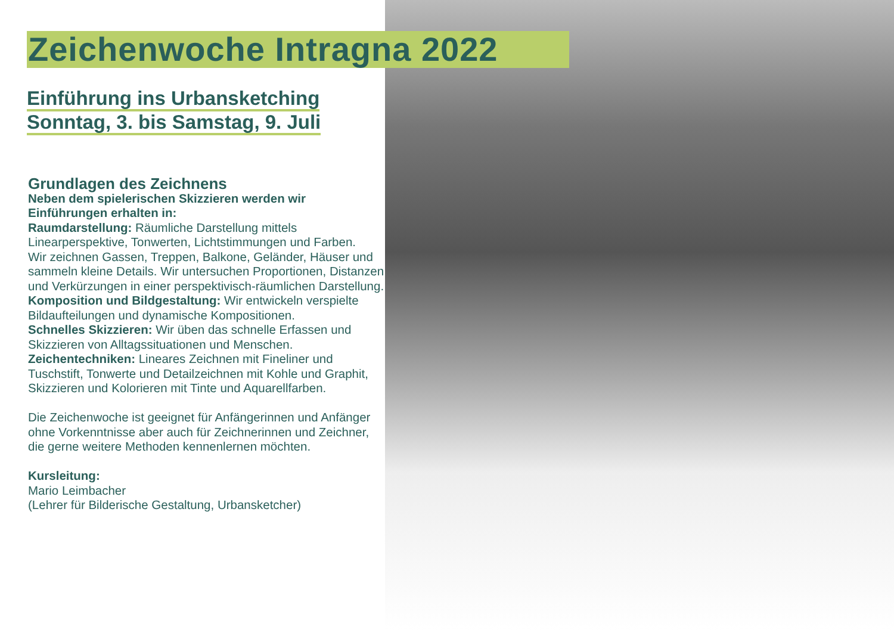Zeichenwoche Intragna 2022
Einführung ins Urbansketching
Sonntag, 3. bis Samstag, 9. Juli
Grundlagen des Zeichnens
Neben dem spielerischen Skizzieren werden wir Einführungen erhalten in:
Raumdarstellung: Räumliche Darstellung mittels Linearperspektive, Tonwerten, Lichtstimmungen und Farben.
Wir zeichnen Gassen, Treppen, Balkone, Geländer, Häuser und sammeln kleine Details. Wir untersuchen Proportionen, Distanzen und Verkürzungen in einer perspektivisch-räumlichen Darstellung.
Komposition und Bildgestaltung: Wir entwickeln verspielte Bildaufteilungen und dynamische Kompositionen.
Schnelles Skizzieren: Wir üben das schnelle Erfassen und Skizzieren von Alltagssituationen und Menschen.
Zeichentechniken: Lineares Zeichnen mit Fineliner und Tuschstift, Tonwerte und Detailzeichnen mit Kohle und Graphit, Skizzieren und Kolorieren mit Tinte und Aquarellfarben.
Die Zeichenwoche ist geeignet für Anfängerinnen und Anfänger ohne Vorkenntnisse aber auch für Zeichnerinnen und Zeichner, die gerne weitere Methoden kennenlernen möchten.
Kursleitung:
Mario Leimbacher
(Lehrer für Bilderische Gestaltung, Urbansketcher)